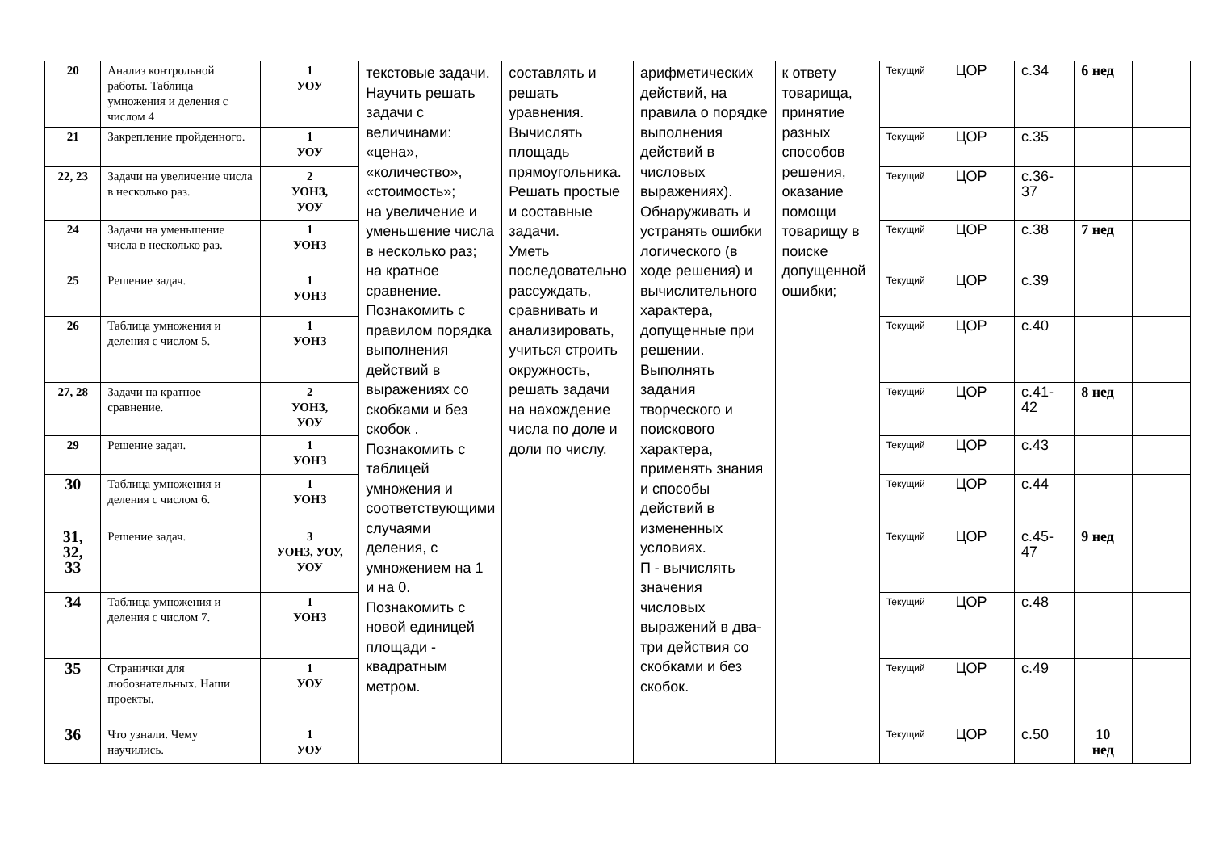| 20 | Анализ контрольной работы. Таблица умножения и деления с числом 4 | 1 УОУ | текстовые задачи. Научить решать задачи с величинами: «цена», «количество», «стоимость»; на увеличение и уменьшение числа в несколько раз; на кратное сравнение. Познакомить с правилом порядка выполнения действий в выражениях со скобками и без скобок . Познакомить с таблицей умножения и соответствующими случаями деления, с умножением на 1 и на 0. Познакомить с новой единицей площади - квадратным метром. | составлять и решать уравнения. Вычислять площадь прямоугольника. Решать простые и составные задачи. Уметь последовательно рассуждать, сравнивать и анализировать, учиться строить окружность, решать задачи на нахождение числа по доле и доли по числу. | арифметических действий, на правила о порядке выполнения действий в числовых выражениях). Обнаруживать и устранять ошибки логического (в ходе решения) и вычислительного характера, допущенные при решении. Выполнять задания творческого и поискового характера, применять знания и способы действий в измененных условиях. П - вычислять значения числовых выражений в два-три действия со скобками и без скобок. | к ответу товарища, принятие разных способов решения, оказание помощи товарищу в поиске допущенной ошибки; | Текущий | ЦОР | с.34 | 6 нед | |
| 21 | Закрепление пройденного. | 1 УОУ | | | | | Текущий | ЦОР | с.35 | | |
| 22, 23 | Задачи на увеличение числа в несколько раз. | 2 УОНЗ, УОУ | | | | | Текущий | ЦОР | с.36-37 | | |
| 24 | Задачи на уменьшение числа в несколько раз. | 1 УОНЗ | | | | | Текущий | ЦОР | с.38 | 7 нед | |
| 25 | Решение задач. | 1 УОНЗ | | | | | Текущий | ЦОР | с.39 | | |
| 26 | Таблица умножения и деления с числом 5. | 1 УОНЗ | | | | | Текущий | ЦОР | с.40 | | |
| 27, 28 | Задачи на кратное сравнение. | 2 УОНЗ, УОУ | | | | | Текущий | ЦОР | с.41-42 | 8 нед | |
| 29 | Решение задач. | 1 УОНЗ | | | | | Текущий | ЦОР | с.43 | | |
| 30 | Таблица умножения и деления с числом 6. | 1 УОНЗ | | | | | Текущий | ЦОР | с.44 | | |
| 31, 32, 33 | Решение задач. | 3 УОНЗ, УОУ, УОУ | | | | | Текущий | ЦОР | с.45-47 | 9 нед | |
| 34 | Таблица умножения и деления с числом 7. | 1 УОНЗ | | | | | Текущий | ЦОР | с.48 | | |
| 35 | Странички для любознательных. Наши проекты. | 1 УОУ | | | | | Текущий | ЦОР | с.49 | | |
| 36 | Что узнали. Чему научились. | 1 УОУ | | | | | Текущий | ЦОР | с.50 | 10 нед | |